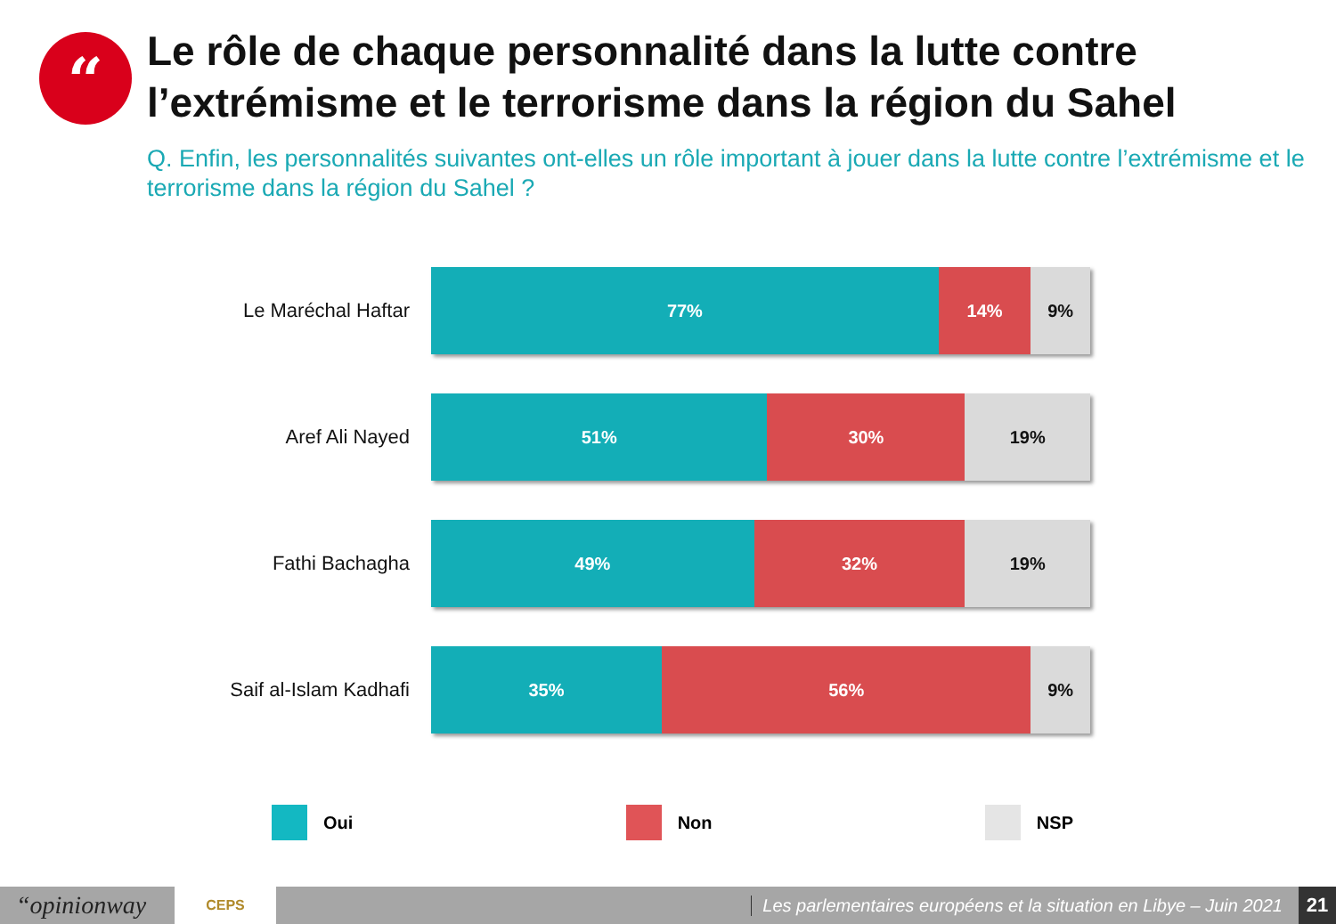“
Le rôle de chaque personnalité dans la lutte contre l’extrémisme et le terrorisme dans la région du Sahel
Q. Enfin, les personnalités suivantes ont-elles un rôle important à jouer dans la lutte contre l’extrémisme et le terrorisme dans la région du Sahel ?
Le Maréchal Haftar
77% 14% 9%
Aref Ali Nayed
51% 30% 19%
Fathi Bachagha
49% 32% 19%
Saif al-Islam Kadhafi
35% 56% 9%
Oui Non NSP
“opinionway
CEPS
Les parlementaires européens et la situation en Libye – Juin 2021
21